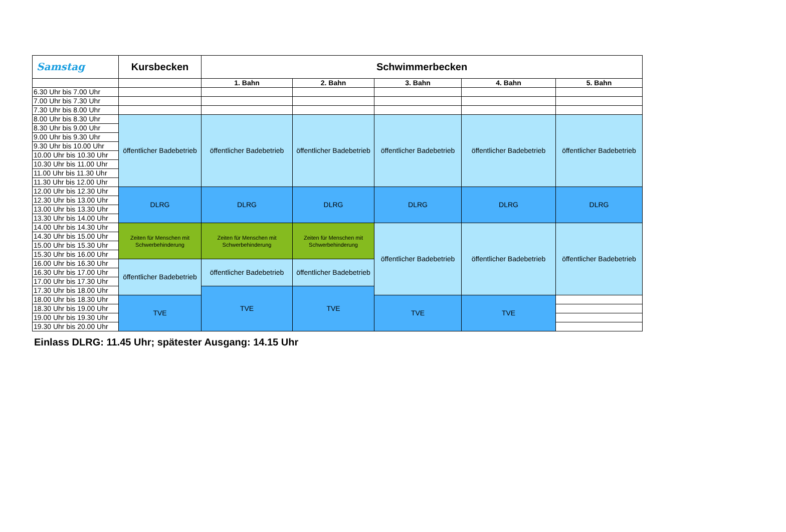| Samstag | Kursbecken | Schwimmerbecken | | | | |
| --- | --- | --- | --- | --- | --- | --- |
| | | 1. Bahn | 2. Bahn | 3. Bahn | 4. Bahn | 5. Bahn |
| 6.30 Uhr bis 7.00 Uhr | | | | | | |
| 7.00 Uhr bis 7.30 Uhr | | | | | | |
| 7.30 Uhr bis 8.00 Uhr | | | | | | |
| 8.00 Uhr bis 8.30 Uhr | öffentlicher Badebetrieb | öffentlicher Badebetrieb | öffentlicher Badebetrieb | öffentlicher Badebetrieb | öffentlicher Badebetrieb | öffentlicher Badebetrieb |
| 8.30 Uhr bis 9.00 Uhr | | | | | | |
| 9.00 Uhr bis 9.30 Uhr | | | | | | |
| 9.30 Uhr bis 10.00 Uhr | | | | | | |
| 10.00 Uhr bis 10.30 Uhr | | | | | | |
| 10.30 Uhr bis 11.00 Uhr | | | | | | |
| 11.00 Uhr bis 11.30 Uhr | | | | | | |
| 11.30 Uhr bis 12.00 Uhr | | | | | | |
| 12.00 Uhr bis 12.30 Uhr | DLRG | DLRG | DLRG | DLRG | DLRG | DLRG |
| 12.30 Uhr bis 13.00 Uhr | | | | | | |
| 13.00 Uhr bis 13.30 Uhr | | | | | | |
| 13.30 Uhr bis 14.00 Uhr | | | | | | |
| 14.00 Uhr bis 14.30 Uhr | Zeiten für Menschen mit Schwerbehinderung | Zeiten für Menschen mit Schwerbehinderung | Zeiten für Menschen mit Schwerbehinderung | öffentlicher Badebetrieb | öffentlicher Badebetrieb | öffentlicher Badebetrieb |
| 14.30 Uhr bis 15.00 Uhr | | | | | | |
| 15.00 Uhr bis 15.30 Uhr | | | | | | |
| 15.30 Uhr bis 16.00 Uhr | | | | | | |
| 16.00 Uhr bis 16.30 Uhr | öffentlicher Badebetrieb | öffentlicher Badebetrieb | öffentlicher Badebetrieb | | | |
| 16.30 Uhr bis 17.00 Uhr | | | | | | |
| 17.00 Uhr bis 17.30 Uhr | | | | | | |
| 17.30 Uhr bis 18.00 Uhr | | TVE | TVE | | | |
| 18.00 Uhr bis 18.30 Uhr | TVE | | | TVE | TVE | |
| 18.30 Uhr bis 19.00 Uhr | | | | | | |
| 19.00 Uhr bis 19.30 Uhr | | | | | | |
| 19.30 Uhr bis 20.00 Uhr | | | | | | |
Einlass DLRG: 11.45 Uhr; spätester Ausgang: 14.15 Uhr